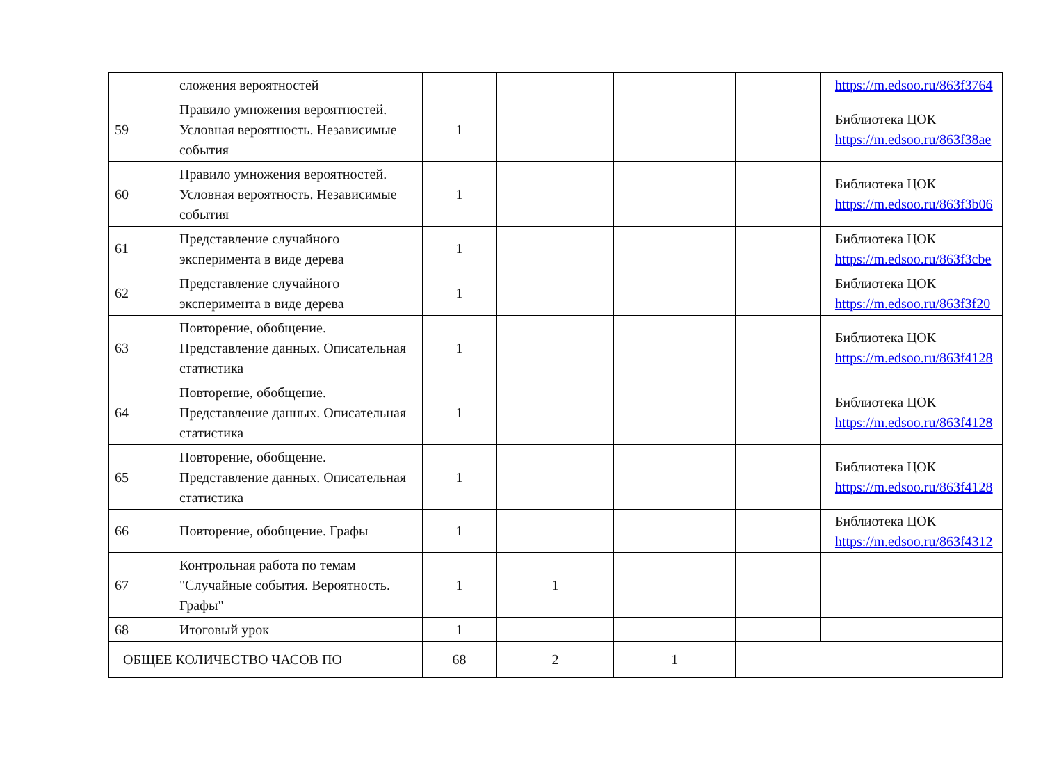| | сложения вероятностей | | | | | https://m.edsoo.ru/863f3764 |
| 59 | Правило умножения вероятностей. Условная вероятность. Независимые события | 1 | | | | Библиотека ЦОК https://m.edsoo.ru/863f38ae |
| 60 | Правило умножения вероятностей. Условная вероятность. Независимые события | 1 | | | | Библиотека ЦОК https://m.edsoo.ru/863f3b06 |
| 61 | Представление случайного эксперимента в виде дерева | 1 | | | | Библиотека ЦОК https://m.edsoo.ru/863f3cbe |
| 62 | Представление случайного эксперимента в виде дерева | 1 | | | | Библиотека ЦОК https://m.edsoo.ru/863f3f20 |
| 63 | Повторение, обобщение. Представление данных. Описательная статистика | 1 | | | | Библиотека ЦОК https://m.edsoo.ru/863f4128 |
| 64 | Повторение, обобщение. Представление данных. Описательная статистика | 1 | | | | Библиотека ЦОК https://m.edsoo.ru/863f4128 |
| 65 | Повторение, обобщение. Представление данных. Описательная статистика | 1 | | | | Библиотека ЦОК https://m.edsoo.ru/863f4128 |
| 66 | Повторение, обобщение. Графы | 1 | | | | Библиотека ЦОК https://m.edsoo.ru/863f4312 |
| 67 | Контрольная работа по темам "Случайные события. Вероятность. Графы" | 1 | 1 | | | |
| 68 | Итоговый урок | 1 | | | | |
| ОБЩЕЕ КОЛИЧЕСТВО ЧАСОВ ПО | | 68 | 2 | 1 | | |